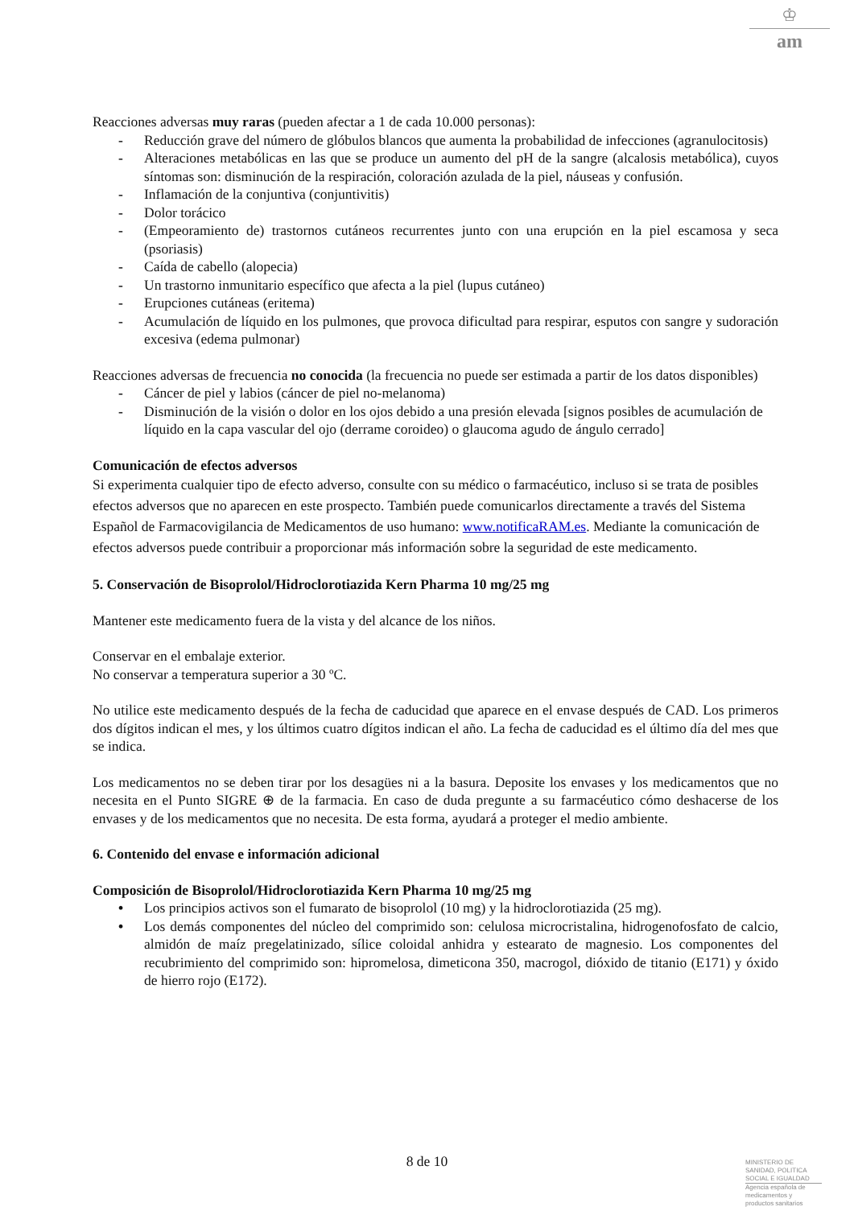♔
am
Reacciones adversas muy raras (pueden afectar a 1 de cada 10.000 personas):
- Reducción grave del número de glóbulos blancos que aumenta la probabilidad de infecciones (agranulocitosis)
- Alteraciones metabólicas en las que se produce un aumento del pH de la sangre (alcalosis metabólica), cuyos síntomas son: disminución de la respiración, coloración azulada de la piel, náuseas y confusión.
- Inflamación de la conjuntiva (conjuntivitis)
- Dolor torácico
- (Empeoramiento de) trastornos cutáneos recurrentes junto con una erupción en la piel escamosa y seca (psoriasis)
- Caída de cabello (alopecia)
- Un trastorno inmunitario específico que afecta a la piel (lupus cutáneo)
- Erupciones cutáneas (eritema)
- Acumulación de líquido en los pulmones, que provoca dificultad para respirar, esputos con sangre y sudoración excesiva (edema pulmonar)
Reacciones adversas de frecuencia no conocida (la frecuencia no puede ser estimada a partir de los datos disponibles)
- Cáncer de piel y labios (cáncer de piel no-melanoma)
- Disminución de la visión o dolor en los ojos debido a una presión elevada [signos posibles de acumulación de líquido en la capa vascular del ojo (derrame coroideo) o glaucoma agudo de ángulo cerrado]
Comunicación de efectos adversos
Si experimenta cualquier tipo de efecto adverso, consulte con su médico o farmacéutico, incluso si se trata de posibles efectos adversos que no aparecen en este prospecto. También puede comunicarlos directamente a través del Sistema Español de Farmacovigilancia de Medicamentos de uso humano: www.notificaRAM.es. Mediante la comunicación de efectos adversos puede contribuir a proporcionar más información sobre la seguridad de este medicamento.
5. Conservación de Bisoprolol/Hidroclorotiazida Kern Pharma 10 mg/25 mg
Mantener este medicamento fuera de la vista y del alcance de los niños.
Conservar en el embalaje exterior.
No conservar a temperatura superior a 30 ºC.
No utilice este medicamento después de la fecha de caducidad que aparece en el envase después de CAD. Los primeros dos dígitos indican el mes, y los últimos cuatro dígitos indican el año. La fecha de caducidad es el último día del mes que se indica.
Los medicamentos no se deben tirar por los desagües ni a la basura. Deposite los envases y los medicamentos que no necesita en el Punto SIGRE ⊕ de la farmacia. En caso de duda pregunte a su farmacéutico cómo deshacerse de los envases y de los medicamentos que no necesita. De esta forma, ayudará a proteger el medio ambiente.
6. Contenido del envase e información adicional
Composición de Bisoprolol/Hidroclorotiazida Kern Pharma 10 mg/25 mg
• Los principios activos son el fumarato de bisoprolol (10 mg) y la hidroclorotiazida (25 mg).
• Los demás componentes del núcleo del comprimido son: celulosa microcristalina, hidrogenofosfato de calcio, almidón de maíz pregelatinizado, sílice coloidal anhidra y estearato de magnesio. Los componentes del recubrimiento del comprimido son: hipromelosa, dimeticona 350, macrogol, dióxido de titanio (E171) y óxido de hierro rojo (E172).
8 de 10
MINISTERIO DE
SANIDAD, POLITICA
SOCIAL E IGUALDAD
Agencia española de
medicamentos y
productos sanitarios